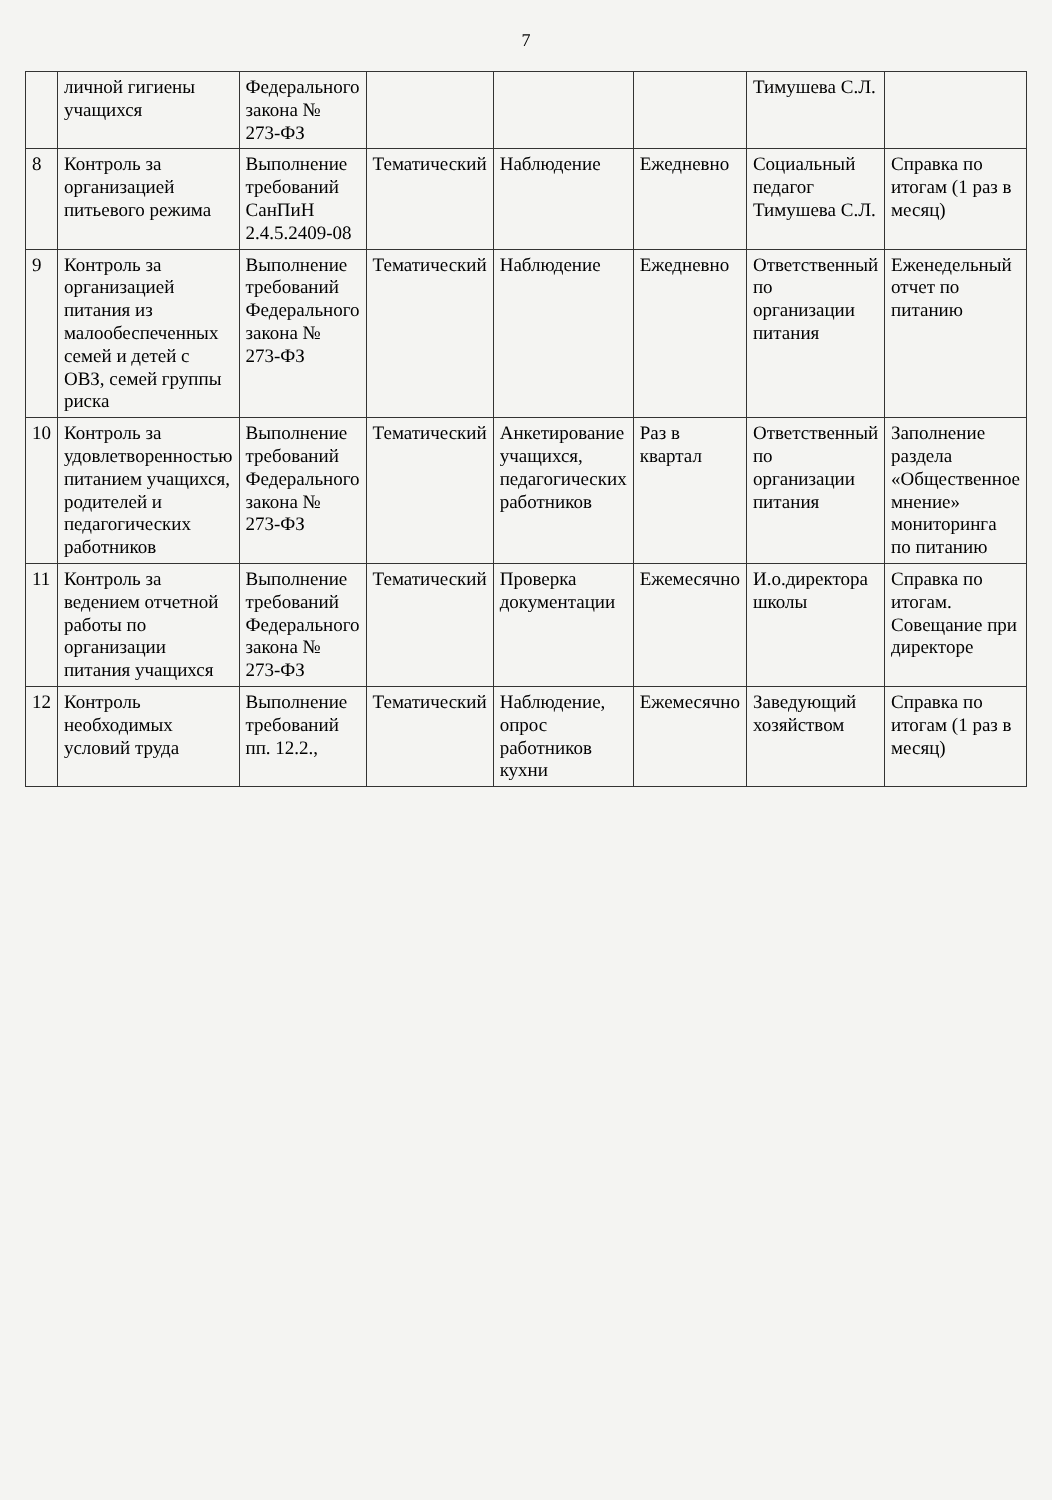7
| | личной гигиены учащихся | Федерального закона № 273-ФЗ | | | | Тимушева С.Л. | |
| 8 | Контроль за организацией питьевого режима | Выполнение требований СанПиН 2.4.5.2409-08 | Тематический | Наблюдение | Ежедневно | Социальный педагог Тимушева С.Л. | Справка по итогам (1 раз в месяц) |
| 9 | Контроль за организацией питания из малообеспеченных семей и детей с ОВЗ, семей группы риска | Выполнение требований Федерального закона № 273-ФЗ | Тематический | Наблюдение | Ежедневно | Ответственный по организации питания | Еженедельный отчет по питанию |
| 10 | Контроль за удовлетворенностью питанием учащихся, родителей и педагогических работников | Выполнение требований Федерального закона № 273-ФЗ | Тематический | Анкетирование учащихся, педагогических работников | Раз в квартал | Ответственный по организации питания | Заполнение раздела «Общественное мнение» мониторинга по питанию |
| 11 | Контроль за ведением отчетной работы по организации питания учащихся | Выполнение требований Федерального закона № 273-ФЗ | Тематический | Проверка документации | Ежемесячно | И.о.директора школы | Справка по итогам. Совещание при директоре |
| 12 | Контроль необходимых условий труда | Выполнение требований пп. 12.2., | Тематический | Наблюдение, опрос работников кухни | Ежемесячно | Заведующий хозяйством | Справка по итогам (1 раз в месяц) |